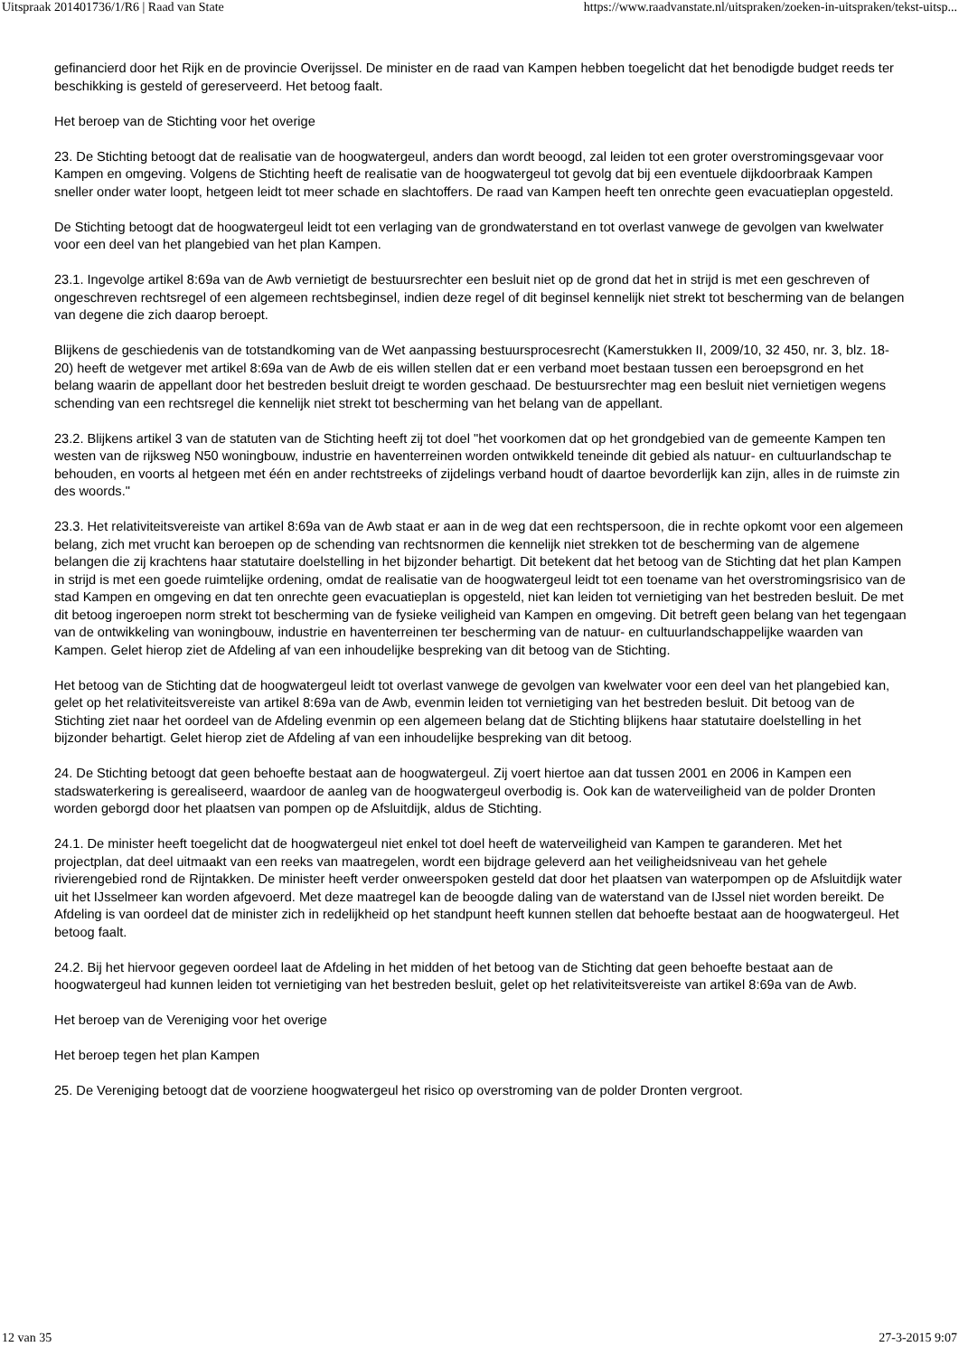Uitspraak 201401736/1/R6 | Raad van State https://www.raadvanstate.nl/uitspraken/zoeken-in-uitspraken/tekst-uitsp...
gefinancierd door het Rijk en de provincie Overijssel. De minister en de raad van Kampen hebben toegelicht dat het benodigde budget reeds ter beschikking is gesteld of gereserveerd. Het betoog faalt.
Het beroep van de Stichting voor het overige
23. De Stichting betoogt dat de realisatie van de hoogwatergeul, anders dan wordt beoogd, zal leiden tot een groter overstromingsgevaar voor Kampen en omgeving. Volgens de Stichting heeft de realisatie van de hoogwatergeul tot gevolg dat bij een eventuele dijkdoorbraak Kampen sneller onder water loopt, hetgeen leidt tot meer schade en slachtoffers. De raad van Kampen heeft ten onrechte geen evacuatieplan opgesteld.
De Stichting betoogt dat de hoogwatergeul leidt tot een verlaging van de grondwaterstand en tot overlast vanwege de gevolgen van kwelwater voor een deel van het plangebied van het plan Kampen.
23.1. Ingevolge artikel 8:69a van de Awb vernietigt de bestuursrechter een besluit niet op de grond dat het in strijd is met een geschreven of ongeschreven rechtsregel of een algemeen rechtsbeginsel, indien deze regel of dit beginsel kennelijk niet strekt tot bescherming van de belangen van degene die zich daarop beroept.
Blijkens de geschiedenis van de totstandkoming van de Wet aanpassing bestuursprocesrecht (Kamerstukken II, 2009/10, 32 450, nr. 3, blz. 18-20) heeft de wetgever met artikel 8:69a van de Awb de eis willen stellen dat er een verband moet bestaan tussen een beroepsgrond en het belang waarin de appellant door het bestreden besluit dreigt te worden geschaad. De bestuursrechter mag een besluit niet vernietigen wegens schending van een rechtsregel die kennelijk niet strekt tot bescherming van het belang van de appellant.
23.2. Blijkens artikel 3 van de statuten van de Stichting heeft zij tot doel "het voorkomen dat op het grondgebied van de gemeente Kampen ten westen van de rijksweg N50 woningbouw, industrie en haventerreinen worden ontwikkeld teneinde dit gebied als natuur- en cultuurlandschap te behouden, en voorts al hetgeen met één en ander rechtstreeks of zijdelings verband houdt of daartoe bevorderlijk kan zijn, alles in de ruimste zin des woords."
23.3. Het relativiteitsvereiste van artikel 8:69a van de Awb staat er aan in de weg dat een rechtspersoon, die in rechte opkomt voor een algemeen belang, zich met vrucht kan beroepen op de schending van rechtsnormen die kennelijk niet strekken tot de bescherming van de algemene belangen die zij krachtens haar statutaire doelstelling in het bijzonder behartigt. Dit betekent dat het betoog van de Stichting dat het plan Kampen in strijd is met een goede ruimtelijke ordening, omdat de realisatie van de hoogwatergeul leidt tot een toename van het overstromingsrisico van de stad Kampen en omgeving en dat ten onrechte geen evacuatieplan is opgesteld, niet kan leiden tot vernietiging van het bestreden besluit. De met dit betoog ingeroepen norm strekt tot bescherming van de fysieke veiligheid van Kampen en omgeving. Dit betreft geen belang van het tegengaan van de ontwikkeling van woningbouw, industrie en haventerreinen ter bescherming van de natuur- en cultuurlandschappelijke waarden van Kampen. Gelet hierop ziet de Afdeling af van een inhoudelijke bespreking van dit betoog van de Stichting.
Het betoog van de Stichting dat de hoogwatergeul leidt tot overlast vanwege de gevolgen van kwelwater voor een deel van het plangebied kan, gelet op het relativiteitsvereiste van artikel 8:69a van de Awb, evenmin leiden tot vernietiging van het bestreden besluit. Dit betoog van de Stichting ziet naar het oordeel van de Afdeling evenmin op een algemeen belang dat de Stichting blijkens haar statutaire doelstelling in het bijzonder behartigt. Gelet hierop ziet de Afdeling af van een inhoudelijke bespreking van dit betoog.
24. De Stichting betoogt dat geen behoefte bestaat aan de hoogwatergeul. Zij voert hiertoe aan dat tussen 2001 en 2006 in Kampen een stadswaterkering is gerealiseerd, waardoor de aanleg van de hoogwatergeul overbodig is. Ook kan de waterveiligheid van de polder Dronten worden geborgd door het plaatsen van pompen op de Afsluitdijk, aldus de Stichting.
24.1. De minister heeft toegelicht dat de hoogwatergeul niet enkel tot doel heeft de waterveiligheid van Kampen te garanderen. Met het projectplan, dat deel uitmaakt van een reeks van maatregelen, wordt een bijdrage geleverd aan het veiligheidsniveau van het gehele rivierengebied rond de Rijntakken. De minister heeft verder onweerspoken gesteld dat door het plaatsen van waterpompen op de Afsluitdijk water uit het IJsselmeer kan worden afgevoerd. Met deze maatregel kan de beoogde daling van de waterstand van de IJssel niet worden bereikt. De Afdeling is van oordeel dat de minister zich in redelijkheid op het standpunt heeft kunnen stellen dat behoefte bestaat aan de hoogwatergeul. Het betoog faalt.
24.2. Bij het hiervoor gegeven oordeel laat de Afdeling in het midden of het betoog van de Stichting dat geen behoefte bestaat aan de hoogwatergeul had kunnen leiden tot vernietiging van het bestreden besluit, gelet op het relativiteitsvereiste van artikel 8:69a van de Awb.
Het beroep van de Vereniging voor het overige
Het beroep tegen het plan Kampen
25. De Vereniging betoogt dat de voorziene hoogwatergeul het risico op overstroming van de polder Dronten vergroot.
12 van 35 27-3-2015 9:07